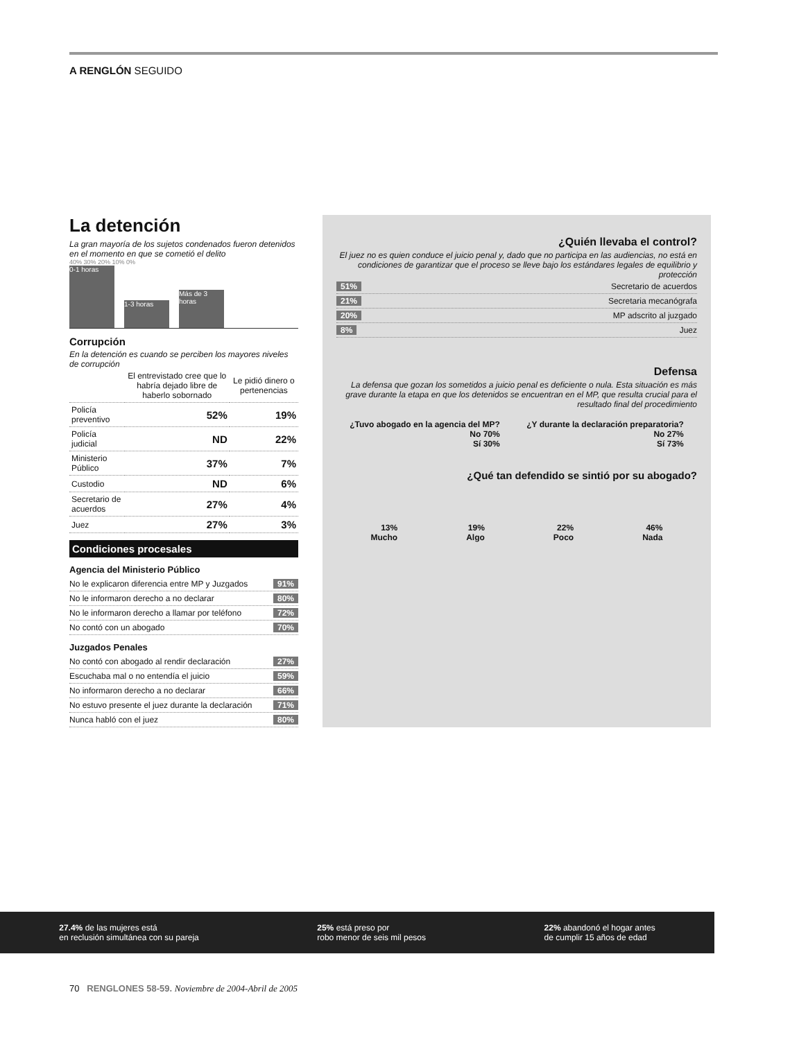A RENGLÓN SEGUIDO
La detención
La gran mayoría de los sujetos condenados fueron detenidos en el momento en que se cometió el delito
40% 30% 20% 10% 0%
0-1 horas
1-3 horas
Más de 3 horas
Corrupción
En la detención es cuando se perciben los mayores niveles de corrupción
| | El entrevistado cree que lo habría dejado libre de haberlo sobornado | Le pidió dinero o pertenencias |
| --- | --- | --- |
| Policía preventivo | 52% | 19% |
| Policía judicial | ND | 22% |
| Ministerio Público | 37% | 7% |
| Custodio | ND | 6% |
| Secretario de acuerdos | 27% | 4% |
| Juez | 27% | 3% |
Condiciones procesales
Agencia del Ministerio Público
No le explicaron diferencia entre MP y Juzgados 91%
No le informaron derecho a no declarar 80%
No le informaron derecho a llamar por teléfono 72%
No contó con un abogado 70%
Juzgados Penales
No contó con abogado al rendir declaración 27%
Escuchaba mal o no entendía el juicio 59%
No informaron derecho a no declarar 66%
No estuvo presente el juez durante la declaración 71%
Nunca habló con el juez 80%
¿Quién llevaba el control?
El juez no es quien conduce el juicio penal y, dado que no participa en las audiencias, no está en condiciones de garantizar que el proceso se lleve bajo los estándares legales de equilibrio y protección
51% Secretario de acuerdos
21% Secretaria mecanógrafa
20% MP adscrito al juzgado
8% Juez
Defensa
La defensa que gozan los sometidos a juicio penal es deficiente o nula. Esta situación es más grave durante la etapa en que los detenidos se encuentran en el MP, que resulta crucial para el resultado final del procedimiento
¿Tuvo abogado en la agencia del MP?
No 70%
Sí 30%
¿Y durante la declaración preparatoria?
No 27%
Sí 73%
¿Qué tan defendido se sintió por su abogado?
13%
Mucho
19%
Algo
22%
Poco
46%
Nada
27.4% de las mujeres está
en reclusión simultánea con su pareja
25% está preso por
robo menor de seis mil pesos
22% abandonó el hogar antes
de cumplir 15 años de edad
70 RENGLONES 58-59. Noviembre de 2004-Abril de 2005